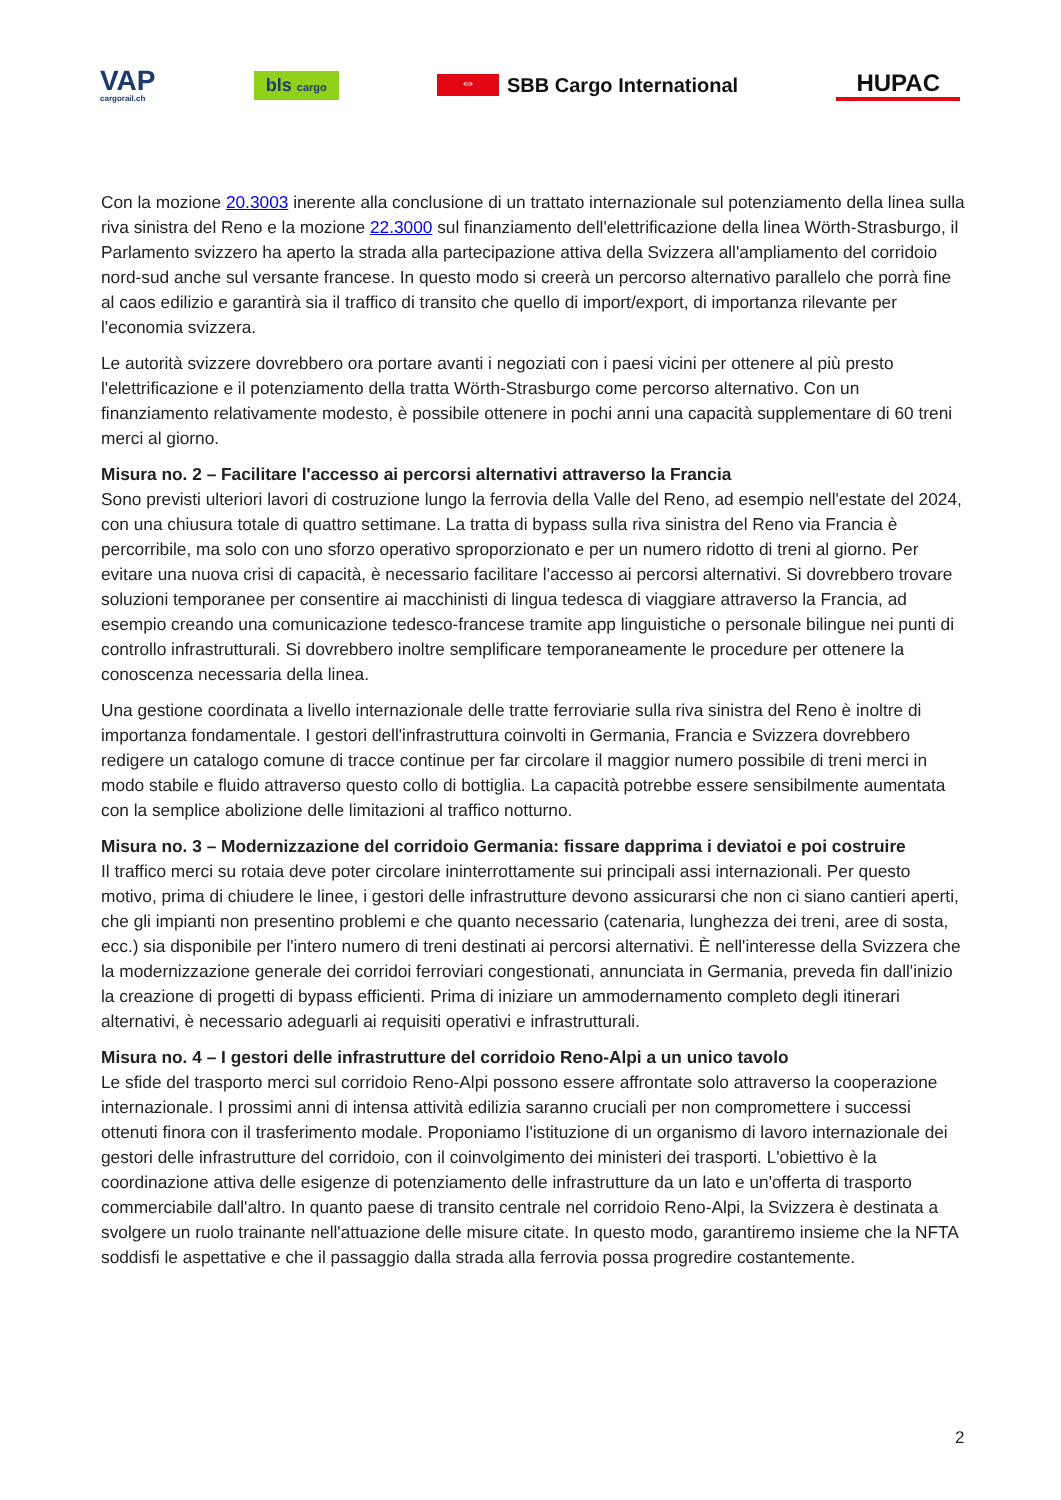VAP
cargorail.ch
bls cargo
⇔ SBB Cargo International
HUPAC
Con la mozione 20.3003 inerente alla conclusione di un trattato internazionale sul potenziamento della linea sulla riva sinistra del Reno e la mozione 22.3000 sul finanziamento dell'elettrificazione della linea Wörth-Strasburgo, il Parlamento svizzero ha aperto la strada alla partecipazione attiva della Svizzera all'ampliamento del corridoio nord-sud anche sul versante francese. In questo modo si creerà un percorso alternativo parallelo che porrà fine al caos edilizio e garantirà sia il traffico di transito che quello di import/export, di importanza rilevante per l'economia svizzera.
Le autorità svizzere dovrebbero ora portare avanti i negoziati con i paesi vicini per ottenere al più presto l'elettrificazione e il potenziamento della tratta Wörth-Strasburgo come percorso alternativo. Con un finanziamento relativamente modesto, è possibile ottenere in pochi anni una capacità supplementare di 60 treni merci al giorno.
Misura no. 2 – Facilitare l'accesso ai percorsi alternativi attraverso la Francia
Sono previsti ulteriori lavori di costruzione lungo la ferrovia della Valle del Reno, ad esempio nell'estate del 2024, con una chiusura totale di quattro settimane. La tratta di bypass sulla riva sinistra del Reno via Francia è percorribile, ma solo con uno sforzo operativo sproporzionato e per un numero ridotto di treni al giorno. Per evitare una nuova crisi di capacità, è necessario facilitare l'accesso ai percorsi alternativi. Si dovrebbero trovare soluzioni temporanee per consentire ai macchinisti di lingua tedesca di viaggiare attraverso la Francia, ad esempio creando una comunicazione tedesco-francese tramite app linguistiche o personale bilingue nei punti di controllo infrastrutturali. Si dovrebbero inoltre semplificare temporaneamente le procedure per ottenere la conoscenza necessaria della linea.
Una gestione coordinata a livello internazionale delle tratte ferroviarie sulla riva sinistra del Reno è inoltre di importanza fondamentale. I gestori dell'infrastruttura coinvolti in Germania, Francia e Svizzera dovrebbero redigere un catalogo comune di tracce continue per far circolare il maggior numero possibile di treni merci in modo stabile e fluido attraverso questo collo di bottiglia. La capacità potrebbe essere sensibilmente aumentata con la semplice abolizione delle limitazioni al traffico notturno.
Misura no. 3 – Modernizzazione del corridoio Germania: fissare dapprima i deviatoi e poi costruire
Il traffico merci su rotaia deve poter circolare ininterrottamente sui principali assi internazionali. Per questo motivo, prima di chiudere le linee, i gestori delle infrastrutture devono assicurarsi che non ci siano cantieri aperti, che gli impianti non presentino problemi e che quanto necessario (catenaria, lunghezza dei treni, aree di sosta, ecc.) sia disponibile per l'intero numero di treni destinati ai percorsi alternativi. È nell'interesse della Svizzera che la modernizzazione generale dei corridoi ferroviari congestionati, annunciata in Germania, preveda fin dall'inizio la creazione di progetti di bypass efficienti. Prima di iniziare un ammodernamento completo degli itinerari alternativi, è necessario adeguarli ai requisiti operativi e infrastrutturali.
Misura no. 4 – I gestori delle infrastrutture del corridoio Reno-Alpi a un unico tavolo
Le sfide del trasporto merci sul corridoio Reno-Alpi possono essere affrontate solo attraverso la cooperazione internazionale. I prossimi anni di intensa attività edilizia saranno cruciali per non compromettere i successi ottenuti finora con il trasferimento modale. Proponiamo l'istituzione di un organismo di lavoro internazionale dei gestori delle infrastrutture del corridoio, con il coinvolgimento dei ministeri dei trasporti. L'obiettivo è la coordinazione attiva delle esigenze di potenziamento delle infrastrutture da un lato e un'offerta di trasporto commerciabile dall'altro. In quanto paese di transito centrale nel corridoio Reno-Alpi, la Svizzera è destinata a svolgere un ruolo trainante nell'attuazione delle misure citate. In questo modo, garantiremo insieme che la NFTA soddisfi le aspettative e che il passaggio dalla strada alla ferrovia possa progredire costantemente.
2